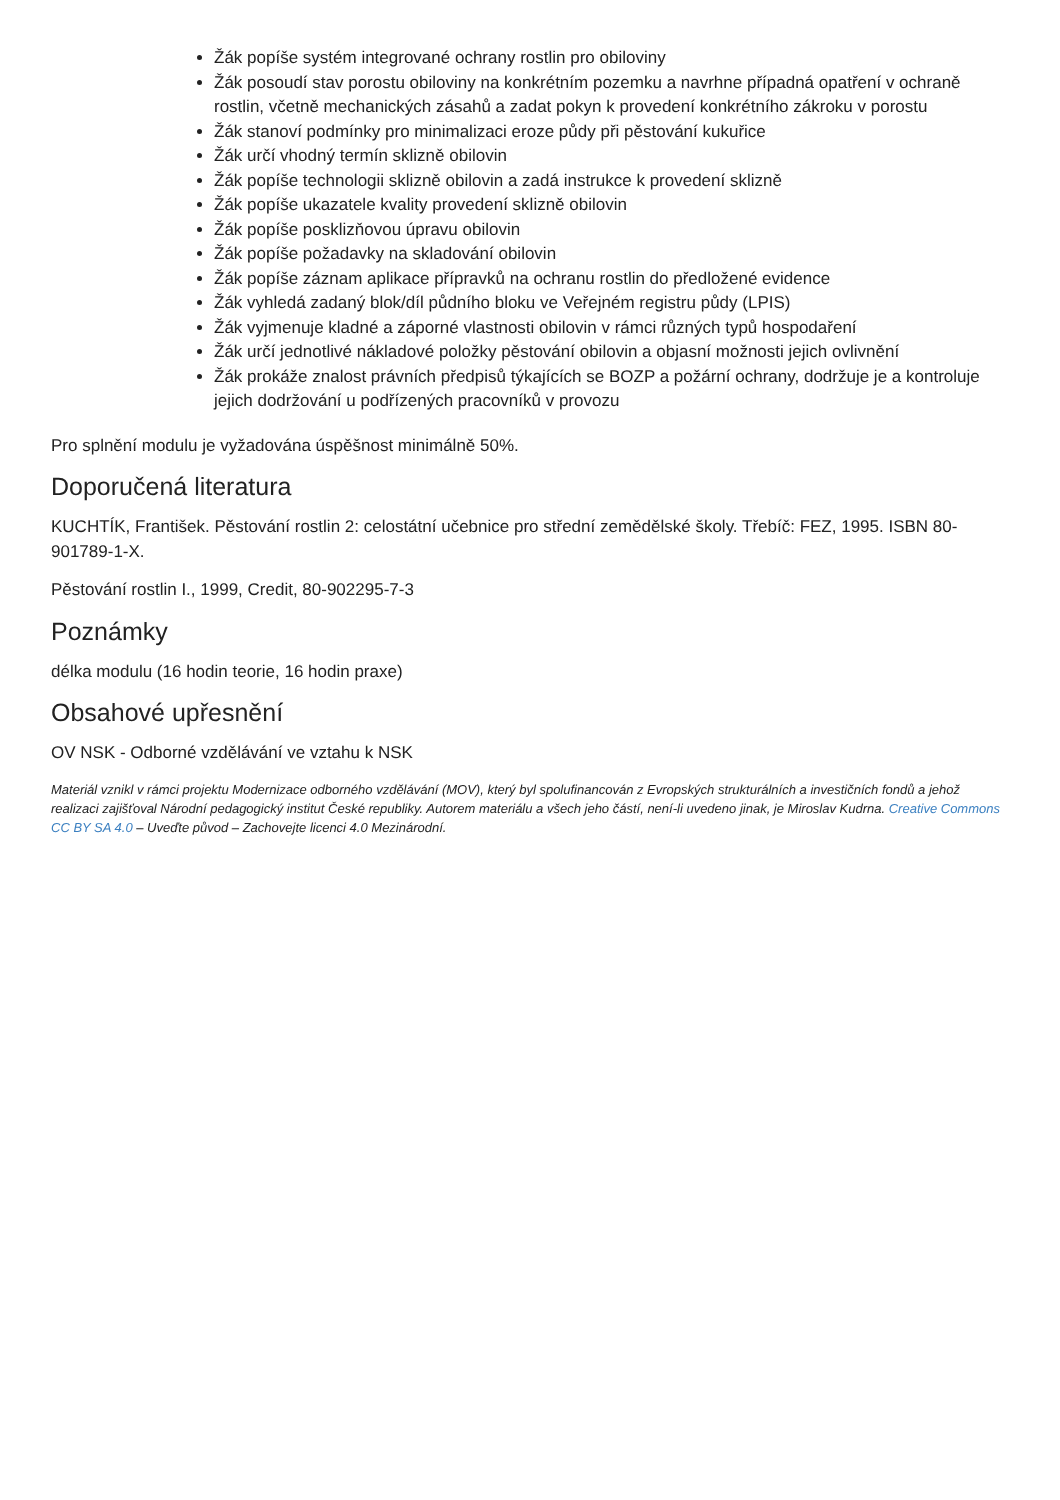Žák popíše systém integrované ochrany rostlin pro obiloviny
Žák posoudí stav porostu obiloviny na konkrétním pozemku a navrhne případná opatření v ochraně rostlin, včetně mechanických zásahů a zadat pokyn k provedení konkrétního zákroku v porostu
Žák stanoví podmínky pro minimalizaci eroze půdy při pěstování kukuřice
Žák určí vhodný termín sklizně obilovin
Žák popíše technologii sklizně obilovin a zadá instrukce k provedení sklizně
Žák popíše ukazatele kvality provedení sklizně obilovin
Žák popíše posklizňovou úpravu obilovin
Žák popíše požadavky na skladování obilovin
Žák popíše záznam aplikace přípravků na ochranu rostlin do předložené evidence
Žák vyhledá zadaný blok/díl půdního bloku ve Veřejném registru půdy (LPIS)
Žák vyjmenuje kladné a záporné vlastnosti obilovin v rámci různých typů hospodaření
Žák určí jednotlivé nákladové položky pěstování obilovin a objasní možnosti jejich ovlivnění
Žák prokáže znalost právních předpisů týkajících se BOZP a požární ochrany, dodržuje je a kontroluje jejich dodržování u podřízených pracovníků v provozu
Pro splnění modulu je vyžadována úspěšnost minimálně 50%.
Doporučená literatura
KUCHTÍK, František. Pěstování rostlin 2: celostátní učebnice pro střední zemědělské školy. Třebíč: FEZ, 1995. ISBN 80-901789-1-X.
Pěstování rostlin I., 1999, Credit, 80-902295-7-3
Poznámky
délka modulu (16 hodin teorie, 16 hodin praxe)
Obsahové upřesnění
OV NSK - Odborné vzdělávání ve vztahu k NSK
Materiál vznikl v rámci projektu Modernizace odborného vzdělávání (MOV), který byl spolufinancován z Evropských strukturálních a investičních fondů a jehož realizaci zajišťoval Národní pedagogický institut České republiky. Autorem materiálu a všech jeho částí, není-li uvedeno jinak, je Miroslav Kudrna. Creative Commons CC BY SA 4.0 – Uveďte původ – Zachovejte licenci 4.0 Mezinárodní.